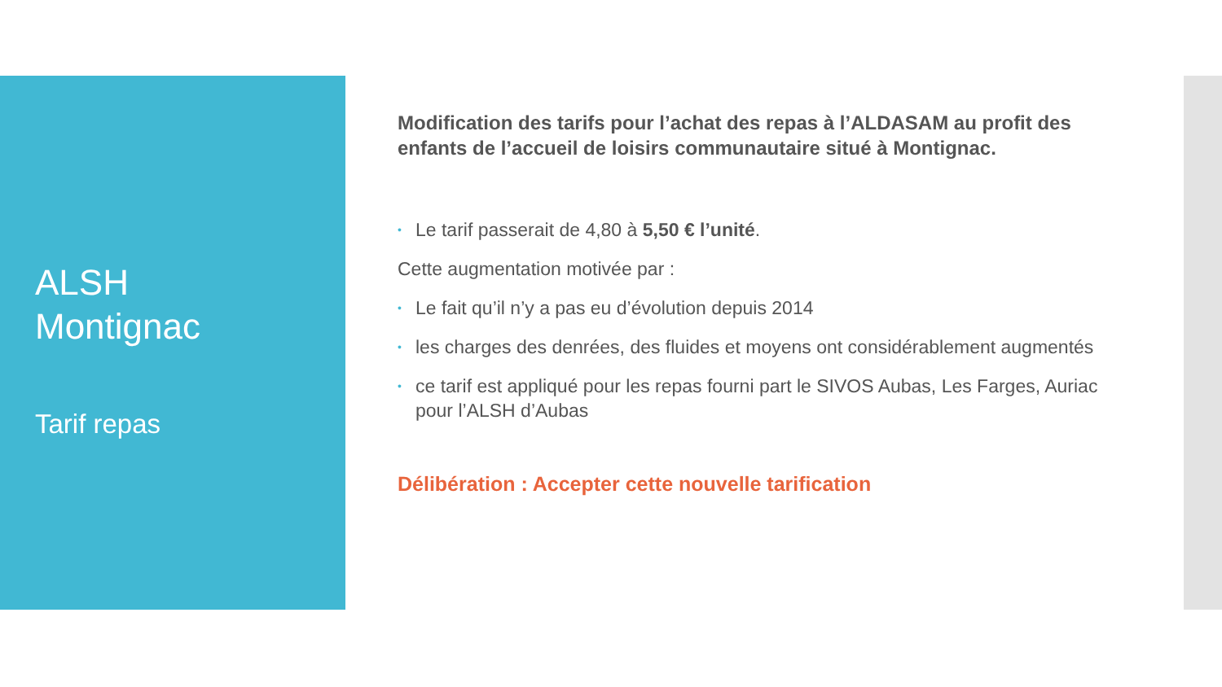ALSH
Montignac
Tarif repas
Modification des tarifs pour l’achat des repas à l’ALDASAM au profit des enfants de l’accueil de loisirs communautaire situé à Montignac.
• Le tarif passerait de 4,80 à 5,50 € l’unité.
Cette augmentation motivée par :
• Le fait qu’il n’y a pas eu d’évolution depuis 2014
• les charges des denrées, des fluides et moyens ont considérablement augmentés
• ce tarif est appliqué pour les repas fourni part le SIVOS Aubas, Les Farges, Auriac pour l’ALSH d’Aubas
Délibération : Accepter cette nouvelle tarification